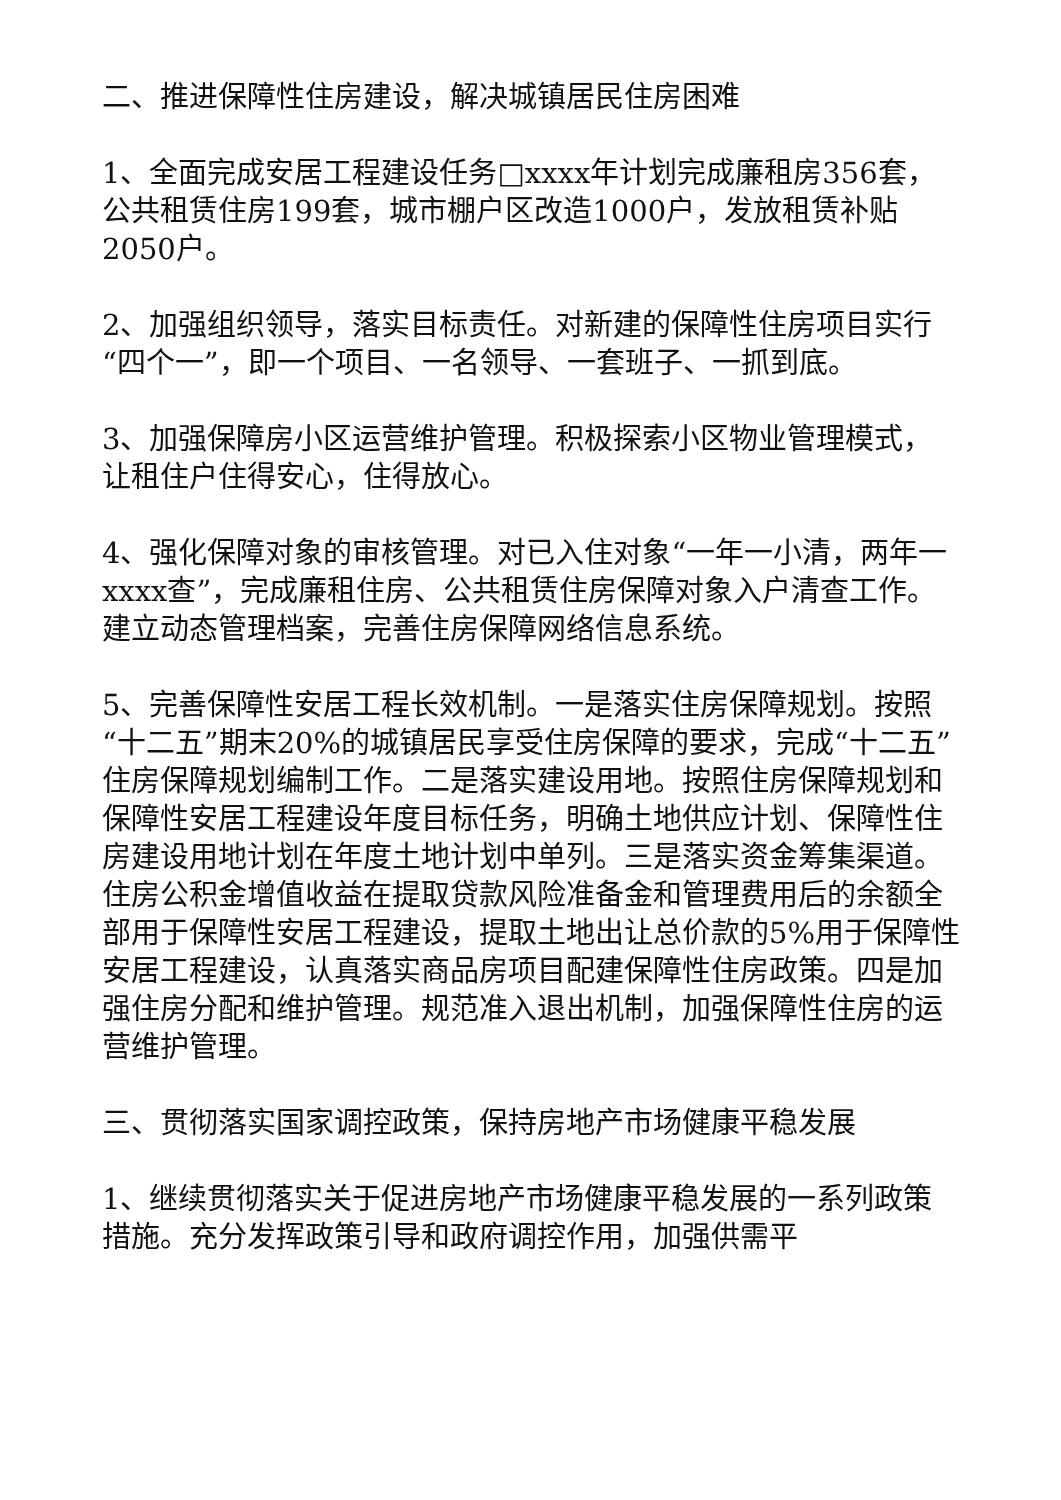二、推进保障性住房建设，解决城镇居民住房困难
1、全面完成安居工程建设任务□xxxx年计划完成廉租房356套，公共租赁住房199套，城市棚户区改造1000户，发放租赁补贴2050户。
2、加强组织领导，落实目标责任。对新建的保障性住房项目实行“四个一”，即一个项目、一名领导、一套班子、一抓到底。
3、加强保障房小区运营维护管理。积极探索小区物业管理模式，让租住户住得安心，住得放心。
4、强化保障对象的审核管理。对已入住对象“一年一小清，两年一xxxx查”，完成廉租住房、公共租赁住房保障对象入户清查工作。建立动态管理档案，完善住房保障网络信息系统。
5、完善保障性安居工程长效机制。一是落实住房保障规划。按照“十二五”期末20%的城镇居民享受住房保障的要求，完成“十二五”住房保障规划编制工作。二是落实建设用地。按照住房保障规划和保障性安居工程建设年度目标任务，明确土地供应计划、保障性住房建设用地计划在年度土地计划中单列。三是落实资金筹集渠道。住房公积金增值收益在提取贷款风险准备金和管理费用后的余额全部用于保障性安居工程建设，提取土地出让总价款的5%用于保障性安居工程建设，认真落实商品房项目配建保障性住房政策。四是加强住房分配和维护管理。规范准入退出机制，加强保障性住房的运营维护管理。
三、贯彻落实国家调控政策，保持房地产市场健康平稳发展
1、继续贯彻落实关于促进房地产市场健康平稳发展的一系列政策措施。充分发挥政策引导和政府调控作用，加强供需平